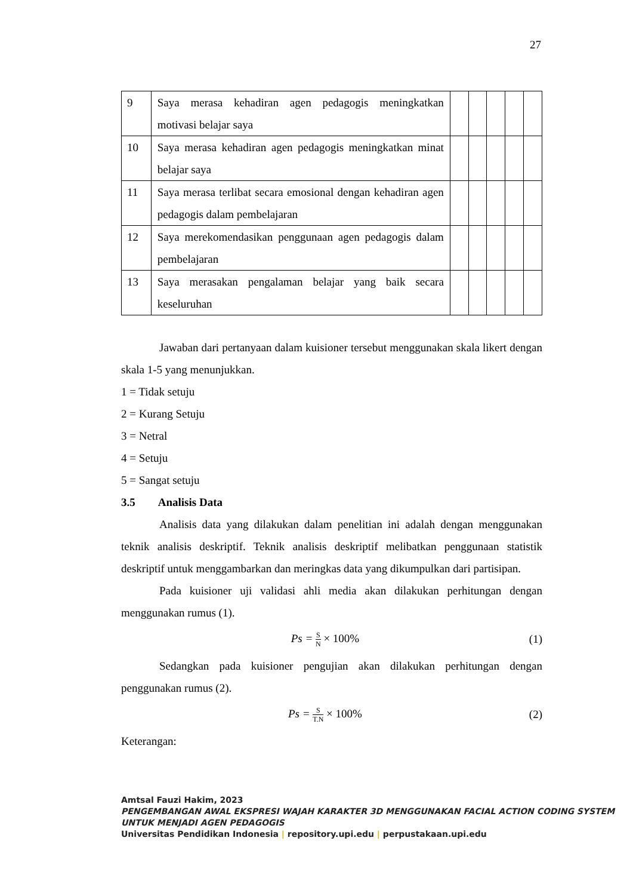27
| 9 | Saya merasa kehadiran agen pedagogis meningkatkan motivasi belajar saya | | | | | |
| 10 | Saya merasa kehadiran agen pedagogis meningkatkan minat belajar saya | | | | | |
| 11 | Saya merasa terlibat secara emosional dengan kehadiran agen pedagogis dalam pembelajaran | | | | | |
| 12 | Saya merekomendasikan penggunaan agen pedagogis dalam pembelajaran | | | | | |
| 13 | Saya merasakan pengalaman belajar yang baik secara keseluruhan | | | | | |
Jawaban dari pertanyaan dalam kuisioner tersebut menggunakan skala likert dengan skala 1-5 yang menunjukkan.
1 = Tidak setuju
2 = Kurang Setuju
3 = Netral
4 = Setuju
5 = Sangat setuju
3.5 Analisis Data
Analisis data yang dilakukan dalam penelitian ini adalah dengan menggunakan teknik analisis deskriptif. Teknik analisis deskriptif melibatkan penggunaan statistik deskriptif untuk menggambarkan dan meringkas data yang dikumpulkan dari partisipan.
Pada kuisioner uji validasi ahli media akan dilakukan perhitungan dengan menggunakan rumus (1).
Ps = S N × 100% (1)
Sedangkan pada kuisioner pengujian akan dilakukan perhitungan dengan penggunakan rumus (2).
Ps = S T.N × 100% (2)
Keterangan:
Amtsal Fauzi Hakim, 2023
PENGEMBANGAN AWAL EKSPRESI WAJAH KARAKTER 3D MENGGUNAKAN FACIAL ACTION CODING SYSTEM UNTUK MENJADI AGEN PEDAGOGIS
Universitas Pendidikan Indonesia | repository.upi.edu | perpustakaan.upi.edu